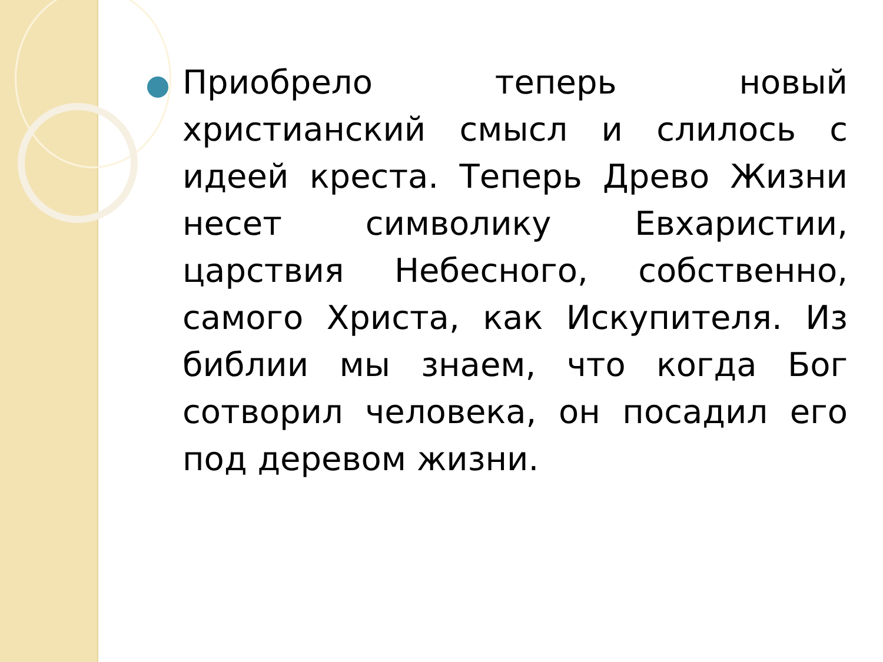Приобрело теперь новый христианский смысл и слилось с идеей креста. Теперь Древо Жизни несет символику Евхаристии, царствия Небесного, собственно, самого Христа, как Искупителя. Из библии мы знаем, что когда Бог сотворил человека, он посадил его под деревом жизни.